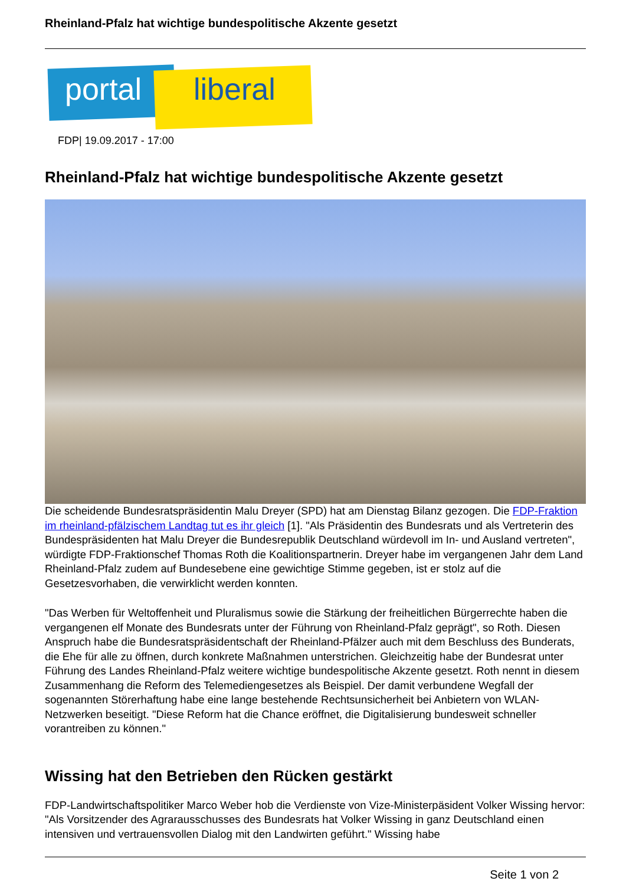Rheinland-Pfalz hat wichtige bundespolitische Akzente gesetzt
portal liberal
FDP| 19.09.2017 - 17:00
Rheinland-Pfalz hat wichtige bundespolitische Akzente gesetzt
Die scheidende Bundesratspräsidentin Malu Dreyer (SPD) hat am Dienstag Bilanz gezogen. Die FDP-Fraktion im rheinland-pfälzischem Landtag tut es ihr gleich [1]. "Als Präsidentin des Bundesrats und als Vertreterin des Bundespräsidenten hat Malu Dreyer die Bundesrepublik Deutschland würdevoll im In- und Ausland vertreten", würdigte FDP-Fraktionschef Thomas Roth die Koalitionspartnerin. Dreyer habe im vergangenen Jahr dem Land Rheinland-Pfalz zudem auf Bundesebene eine gewichtige Stimme gegeben, ist er stolz auf die Gesetzesvorhaben, die verwirklicht werden konnten.
"Das Werben für Weltoffenheit und Pluralismus sowie die Stärkung der freiheitlichen Bürgerrechte haben die vergangenen elf Monate des Bundesrats unter der Führung von Rheinland-Pfalz geprägt", so Roth. Diesen Anspruch habe die Bundesratspräsidentschaft der Rheinland-Pfälzer auch mit dem Beschluss des Bunderats, die Ehe für alle zu öffnen, durch konkrete Maßnahmen unterstrichen. Gleichzeitig habe der Bundesrat unter Führung des Landes Rheinland-Pfalz weitere wichtige bundespolitische Akzente gesetzt. Roth nennt in diesem Zusammenhang die Reform des Telemediengesetzes als Beispiel. Der damit verbundene Wegfall der sogenannten Störerhaftung habe eine lange bestehende Rechtsunsicherheit bei Anbietern von WLAN-Netzwerken beseitigt. "Diese Reform hat die Chance eröffnet, die Digitalisierung bundesweit schneller vorantreiben zu können."
Wissing hat den Betrieben den Rücken gestärkt
FDP-Landwirtschaftspolitiker Marco Weber hob die Verdienste von Vize-Ministerpäsident Volker Wissing hervor: "Als Vorsitzender des Agrarausschusses des Bundesrats hat Volker Wissing in ganz Deutschland einen intensiven und vertrauensvollen Dialog mit den Landwirten geführt." Wissing habe
Seite 1 von 2